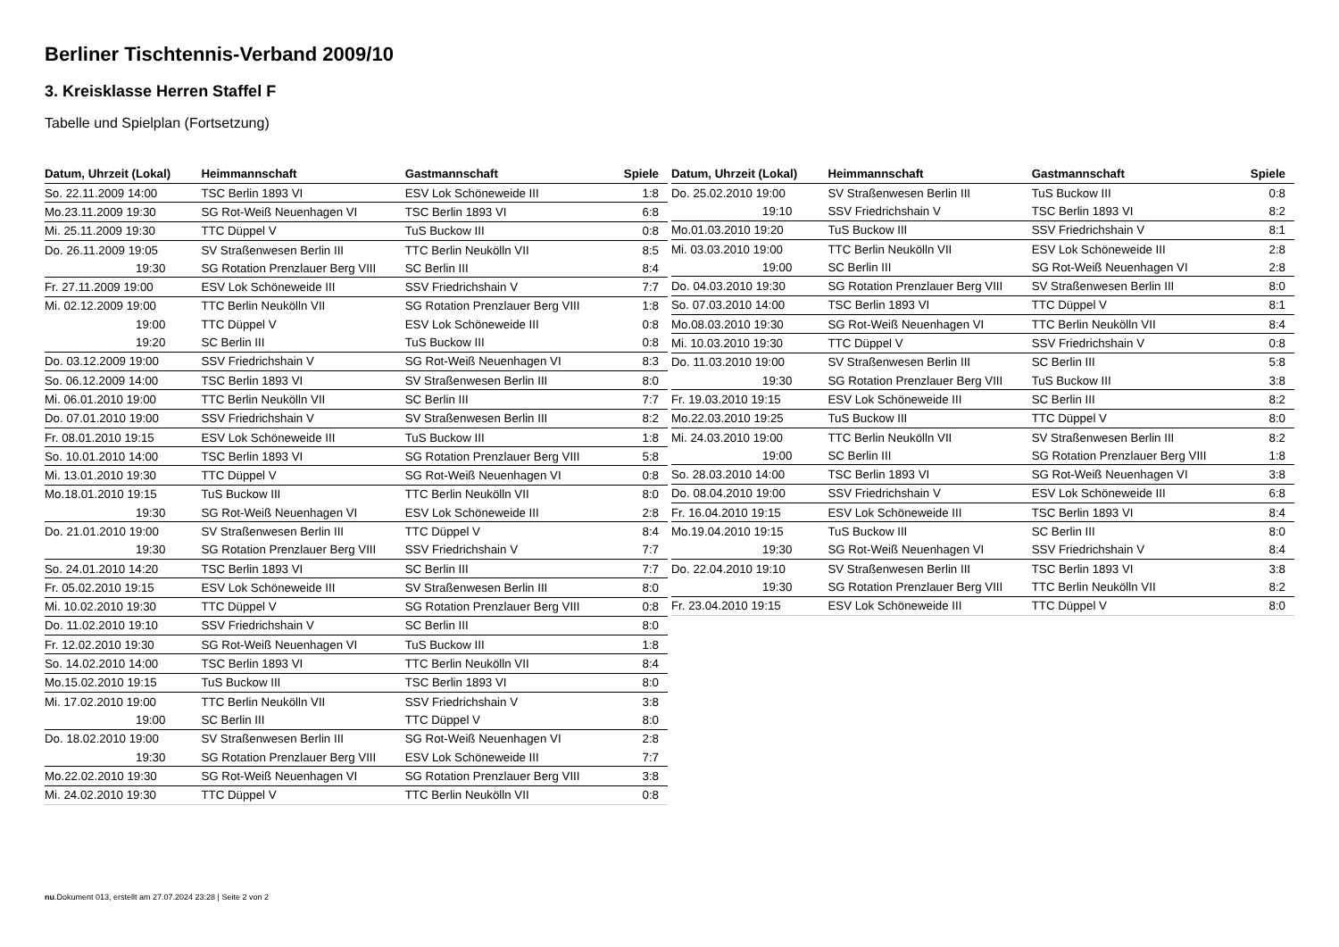Berliner Tischtennis-Verband 2009/10
3. Kreisklasse Herren Staffel F
Tabelle und Spielplan (Fortsetzung)
| Datum, Uhrzeit (Lokal) | Heimmannschaft | Gastmannschaft | Spiele |
| --- | --- | --- | --- |
| So. 22.11.2009 14:00 | TSC Berlin 1893 VI | ESV Lok Schöneweide III | 1:8 |
| Mo.23.11.2009 19:30 | SG Rot-Weiß Neuenhagen VI | TSC Berlin 1893 VI | 6:8 |
| Mi. 25.11.2009 19:30 | TTC Düppel V | TuS Buckow III | 0:8 |
| Do. 26.11.2009 19:05 | SV Straßenwesen Berlin III | TTC Berlin Neukölln VII | 8:5 |
| 19:30 | SG Rotation Prenzlauer Berg VIII | SC Berlin III | 8:4 |
| Fr. 27.11.2009 19:00 | ESV Lok Schöneweide III | SSV Friedrichshain V | 7:7 |
| Mi. 02.12.2009 19:00 | TTC Berlin Neukölln VII | SG Rotation Prenzlauer Berg VIII | 1:8 |
| 19:00 | TTC Düppel V | ESV Lok Schöneweide III | 0:8 |
| 19:20 | SC Berlin III | TuS Buckow III | 0:8 |
| Do. 03.12.2009 19:00 | SSV Friedrichshain V | SG Rot-Weiß Neuenhagen VI | 8:3 |
| So. 06.12.2009 14:00 | TSC Berlin 1893 VI | SV Straßenwesen Berlin III | 8:0 |
| Mi. 06.01.2010 19:00 | TTC Berlin Neukölln VII | SC Berlin III | 7:7 |
| Do. 07.01.2010 19:00 | SSV Friedrichshain V | SV Straßenwesen Berlin III | 8:2 |
| Fr. 08.01.2010 19:15 | ESV Lok Schöneweide III | TuS Buckow III | 1:8 |
| So. 10.01.2010 14:00 | TSC Berlin 1893 VI | SG Rotation Prenzlauer Berg VIII | 5:8 |
| Mi. 13.01.2010 19:30 | TTC Düppel V | SG Rot-Weiß Neuenhagen VI | 0:8 |
| Mo.18.01.2010 19:15 | TuS Buckow III | TTC Berlin Neukölln VII | 8:0 |
| 19:30 | SG Rot-Weiß Neuenhagen VI | ESV Lok Schöneweide III | 2:8 |
| Do. 21.01.2010 19:00 | SV Straßenwesen Berlin III | TTC Düppel V | 8:4 |
| 19:30 | SG Rotation Prenzlauer Berg VIII | SSV Friedrichshain V | 7:7 |
| So. 24.01.2010 14:20 | TSC Berlin 1893 VI | SC Berlin III | 7:7 |
| Fr. 05.02.2010 19:15 | ESV Lok Schöneweide III | SV Straßenwesen Berlin III | 8:0 |
| Mi. 10.02.2010 19:30 | TTC Düppel V | SG Rotation Prenzlauer Berg VIII | 0:8 |
| Do. 11.02.2010 19:10 | SSV Friedrichshain V | SC Berlin III | 8:0 |
| Fr. 12.02.2010 19:30 | SG Rot-Weiß Neuenhagen VI | TuS Buckow III | 1:8 |
| So. 14.02.2010 14:00 | TSC Berlin 1893 VI | TTC Berlin Neukölln VII | 8:4 |
| Mo.15.02.2010 19:15 | TuS Buckow III | TSC Berlin 1893 VI | 8:0 |
| Mi. 17.02.2010 19:00 | TTC Berlin Neukölln VII | SSV Friedrichshain V | 3:8 |
| 19:00 | SC Berlin III | TTC Düppel V | 8:0 |
| Do. 18.02.2010 19:00 | SV Straßenwesen Berlin III | SG Rot-Weiß Neuenhagen VI | 2:8 |
| 19:30 | SG Rotation Prenzlauer Berg VIII | ESV Lok Schöneweide III | 7:7 |
| Mo.22.02.2010 19:30 | SG Rot-Weiß Neuenhagen VI | SG Rotation Prenzlauer Berg VIII | 3:8 |
| Mi. 24.02.2010 19:30 | TTC Düppel V | TTC Berlin Neukölln VII | 0:8 |
| Datum, Uhrzeit (Lokal) | Heimmannschaft | Gastmannschaft | Spiele |
| --- | --- | --- | --- |
| Do. 25.02.2010 19:00 | SV Straßenwesen Berlin III | TuS Buckow III | 0:8 |
| 19:10 | SSV Friedrichshain V | TSC Berlin 1893 VI | 8:2 |
| Mo.01.03.2010 19:20 | TuS Buckow III | SSV Friedrichshain V | 8:1 |
| Mi. 03.03.2010 19:00 | TTC Berlin Neukölln VII | ESV Lok Schöneweide III | 2:8 |
| 19:00 | SC Berlin III | SG Rot-Weiß Neuenhagen VI | 2:8 |
| Do. 04.03.2010 19:30 | SG Rotation Prenzlauer Berg VIII | SV Straßenwesen Berlin III | 8:0 |
| So. 07.03.2010 14:00 | TSC Berlin 1893 VI | TTC Düppel V | 8:1 |
| Mo.08.03.2010 19:30 | SG Rot-Weiß Neuenhagen VI | TTC Berlin Neukölln VII | 8:4 |
| Mi. 10.03.2010 19:30 | TTC Düppel V | SSV Friedrichshain V | 0:8 |
| Do. 11.03.2010 19:00 | SV Straßenwesen Berlin III | SC Berlin III | 5:8 |
| 19:30 | SG Rotation Prenzlauer Berg VIII | TuS Buckow III | 3:8 |
| Fr. 19.03.2010 19:15 | ESV Lok Schöneweide III | SC Berlin III | 8:2 |
| Mo.22.03.2010 19:25 | TuS Buckow III | TTC Düppel V | 8:0 |
| Mi. 24.03.2010 19:00 | TTC Berlin Neukölln VII | SV Straßenwesen Berlin III | 8:2 |
| 19:00 | SC Berlin III | SG Rotation Prenzlauer Berg VIII | 1:8 |
| So. 28.03.2010 14:00 | TSC Berlin 1893 VI | SG Rot-Weiß Neuenhagen VI | 3:8 |
| Do. 08.04.2010 19:00 | SSV Friedrichshain V | ESV Lok Schöneweide III | 6:8 |
| Fr. 16.04.2010 19:15 | ESV Lok Schöneweide III | TSC Berlin 1893 VI | 8:4 |
| Mo.19.04.2010 19:15 | TuS Buckow III | SC Berlin III | 8:0 |
| 19:30 | SG Rot-Weiß Neuenhagen VI | SSV Friedrichshain V | 8:4 |
| Do. 22.04.2010 19:10 | SV Straßenwesen Berlin III | TSC Berlin 1893 VI | 3:8 |
| 19:30 | SG Rotation Prenzlauer Berg VIII | TTC Berlin Neukölln VII | 8:2 |
| Fr. 23.04.2010 19:15 | ESV Lok Schöneweide III | TTC Düppel V | 8:0 |
nu.Dokument 013, erstellt am 27.07.2024 23:28 | Seite 2 von 2